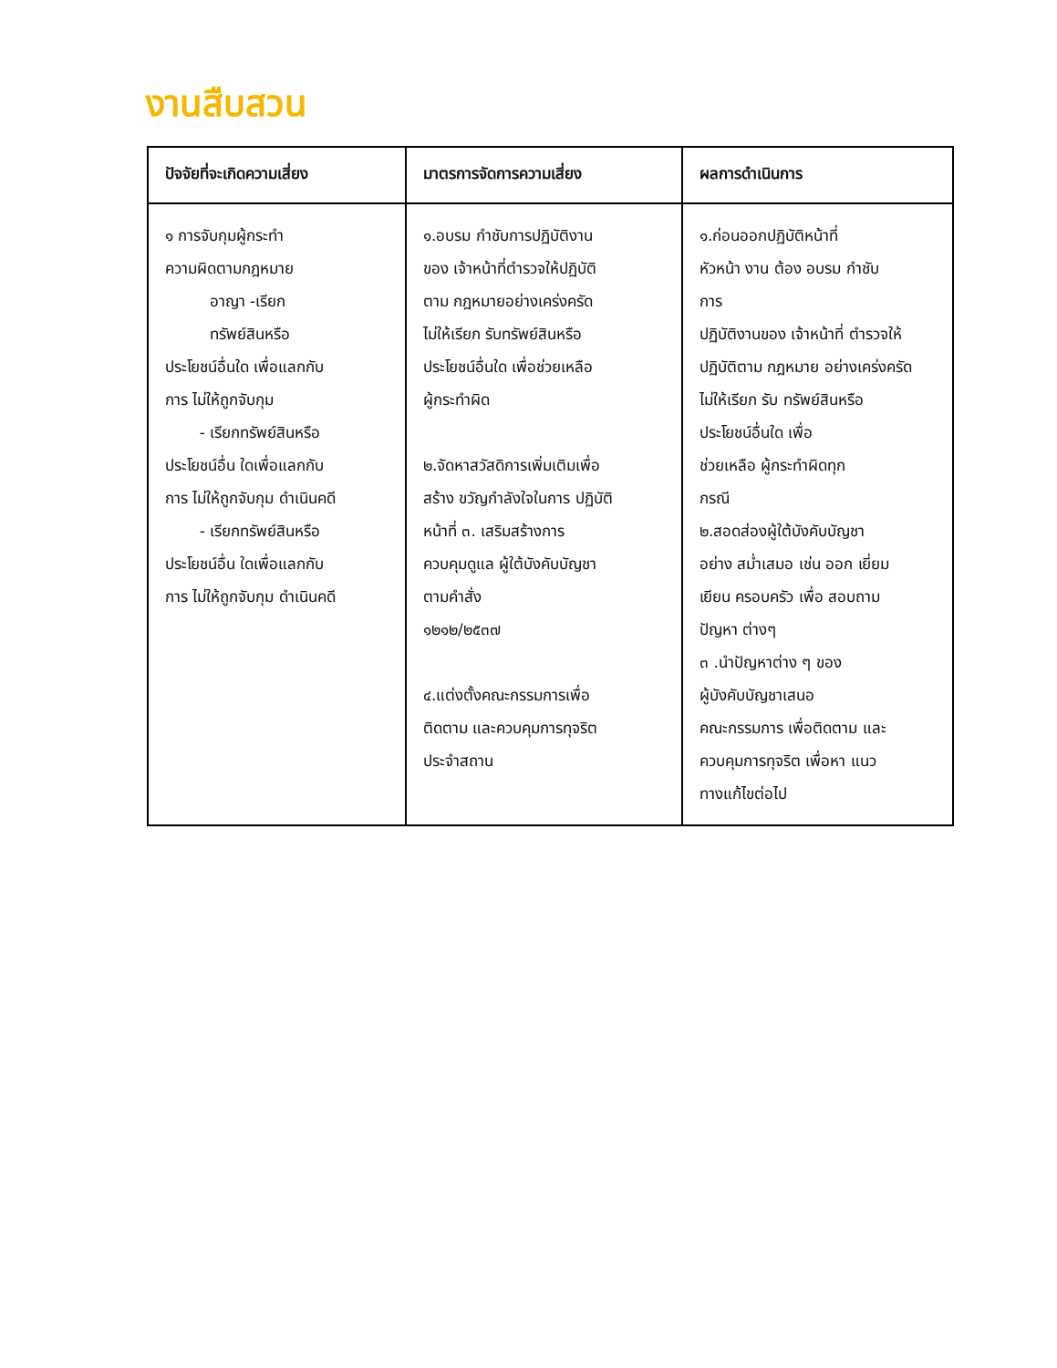งานสืบสวน
| ปัจจัยที่จะเกิดความเสี่ยง | มาตรการจัดการความเสี่ยง | ผลการดำเนินการ |
| --- | --- | --- |
| ๑ การจับกุมผู้กระทำ ความผิดตามกฎหมาย อาญา -เรียก ทรัพย์สินหรือ ประโยชน์อื่นใด เพื่อแลกกับ การ ไม่ให้ถูกจับกุม - เรียกทรัพย์สินหรือ ประโยชน์อื่น ใดเพื่อแลกกับ การ ไม่ให้ถูกจับกุม ดำเนินคดี - เรียกทรัพย์สินหรือ ประโยชน์อื่น ใดเพื่อแลกกับ การ ไม่ให้ถูกจับกุม ดำเนินคดี | ๑.อบรม กำชับการปฏิบัติงาน ของ เจ้าหน้าที่ตำรวจให้ปฏิบัติ ตาม กฎหมายอย่างเคร่งครัด ไม่ให้เรียก รับทรัพย์สินหรือ ประโยชน์อื่นใด เพื่อช่วยเหลือ ผู้กระทำผิด ๒.จัดหาสวัสดิการเพิ่มเติมเพื่อ สร้าง ขวัญกำลังใจในการ ปฏิบัติ หน้าที่ ๓. เสริมสร้างการ ควบคุมดูแล ผู้ใต้บังคับบัญชา ตามคำสั่ง ๑๒๑๒/๒๕๓๗ ๔.แต่งตั้งคณะกรรมการเพื่อ ติดตาม และควบคุมการทุจริต ประจำสถาน | ๑.ก่อนออกปฏิบัติหน้าที่ หัวหน้า งาน ต้อง อบรม กำชับ การ ปฏิบัติงานของ เจ้าหน้าที่ ตำรวจให้ ปฏิบัติตาม กฎหมาย อย่างเคร่งครัด ไม่ให้เรียก รับ ทรัพย์สินหรือ ประโยชน์อื่นใด เพื่อ ช่วยเหลือ ผู้กระทำผิดทุก กรณี ๒.สอดส่องผู้ใต้บังคับบัญชา อย่าง สม่ำเสมอ เช่น ออก เยี่ยม เยียน ครอบครัว เพื่อ สอบถาม ปัญหา ต่างๆ ๓ .นำปัญหาต่าง ๆ ของ ผู้บังคับบัญชาเสนอ คณะกรรมการ เพื่อติดตาม และ ควบคุมการทุจริต เพื่อหา แนว ทางแก้ไขต่อไป |